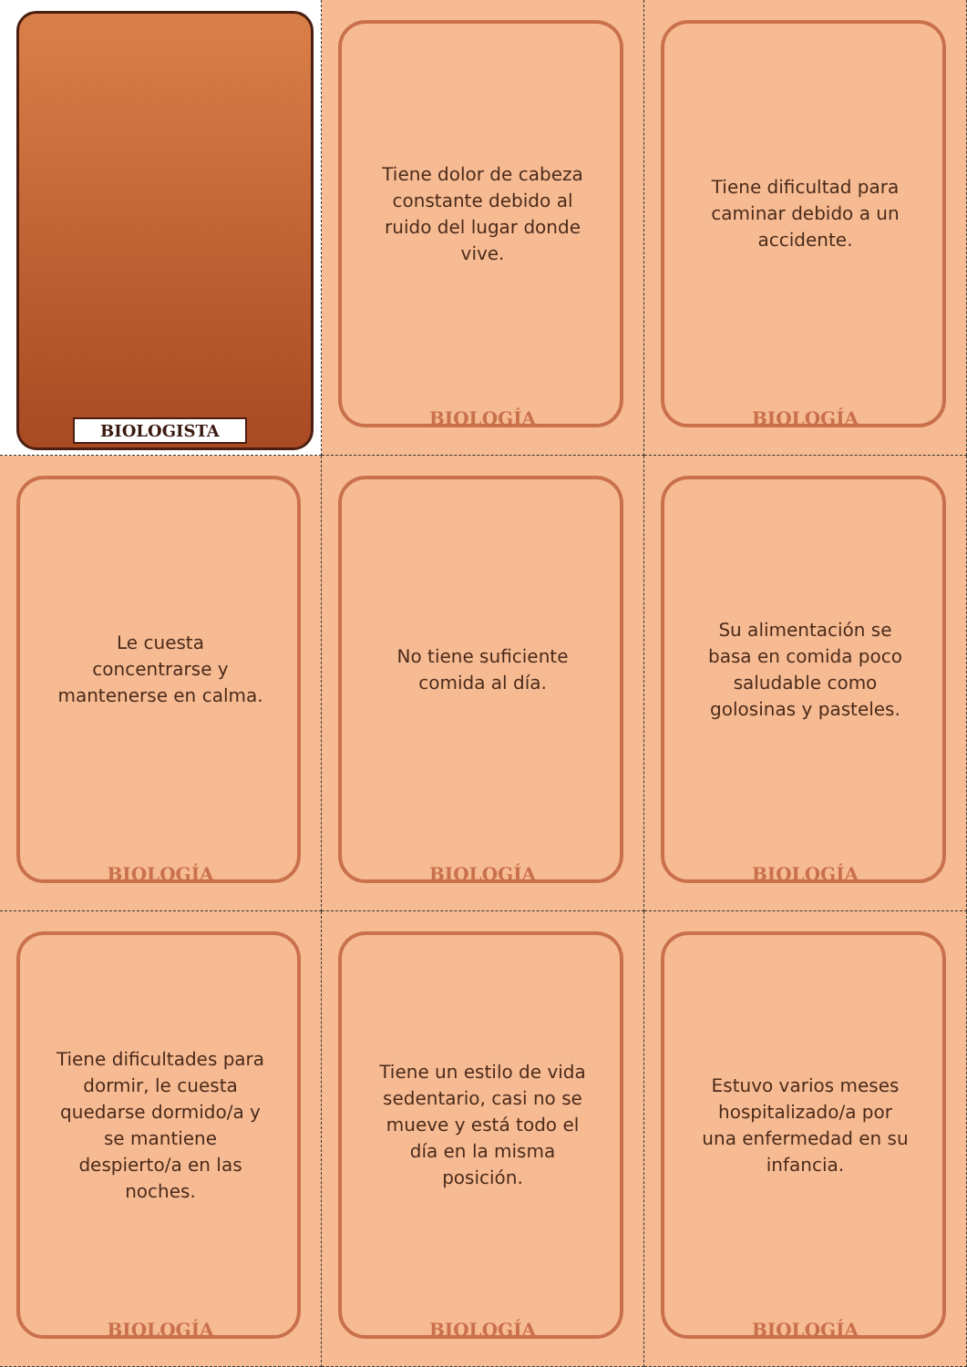BIOLOGISTA
Tiene dolor de cabeza constante debido al ruido del lugar donde vive.
BIOLOGÍA
Tiene dificultad para caminar debido a un accidente.
BIOLOGÍA
Le cuesta concentrarse y mantenerse en calma.
BIOLOGÍA
No tiene suficiente comida al día.
BIOLOGÍA
Su alimentación se basa en comida poco saludable como golosinas y pasteles.
BIOLOGÍA
Tiene dificultades para dormir, le cuesta quedarse dormido/a y se mantiene despierto/a en las noches.
BIOLOGÍA
Tiene un estilo de vida sedentario, casi no se mueve y está todo el día en la misma posición.
BIOLOGÍA
Estuvo varios meses hospitalizado/a por una enfermedad en su infancia.
BIOLOGÍA